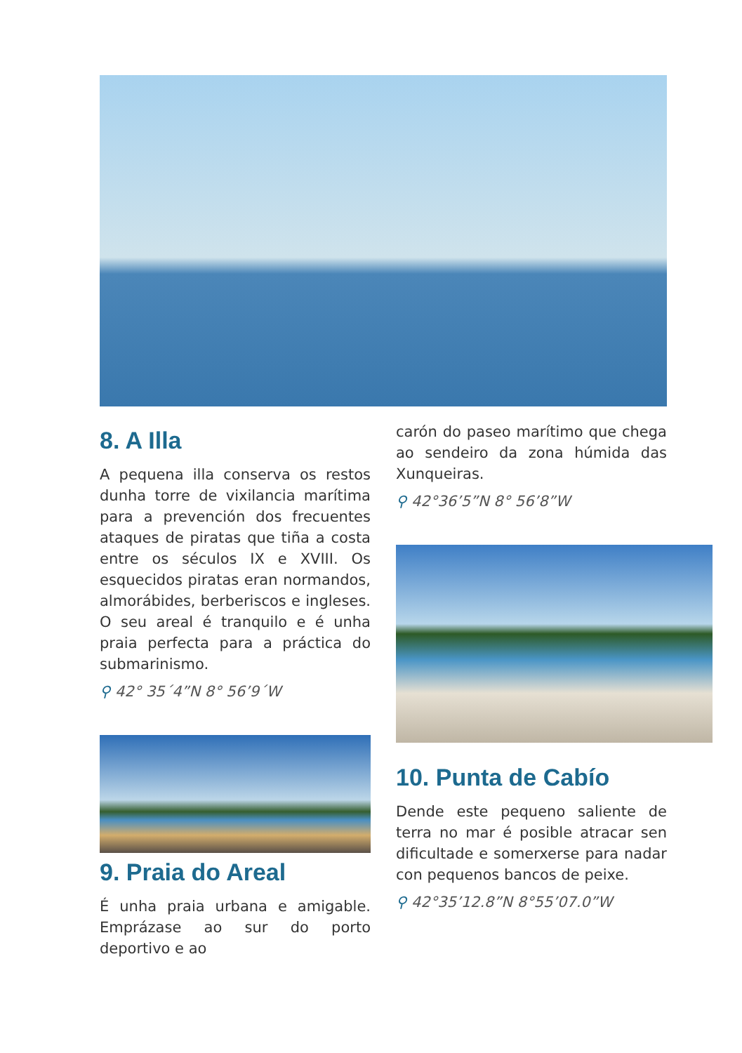8. A Illa
A pequena illa conserva os restos dunha torre de vixilancia marítima para a prevención dos frecuentes ataques de piratas que tiña a costa entre os séculos IX e XVIII. Os esquecidos piratas eran normandos, almorábides, berberiscos e ingleses. O seu areal é tranquilo e é unha praia perfecta para a práctica do submarinismo.
⚲ 42° 35´4”N 8° 56’9´W
9. Praia do Areal
É unha praia urbana e amigable. Emprázase ao sur do porto deportivo e ao
carón do paseo marítimo que chega ao sendeiro da zona húmida das Xunqueiras.
⚲ 42°36’5”N 8° 56’8”W
10. Punta de Cabío
Dende este pequeno saliente de terra no mar é posible atracar sen dificultade e somerxerse para nadar con pequenos bancos de peixe.
⚲ 42°35’12.8”N 8°55’07.0”W